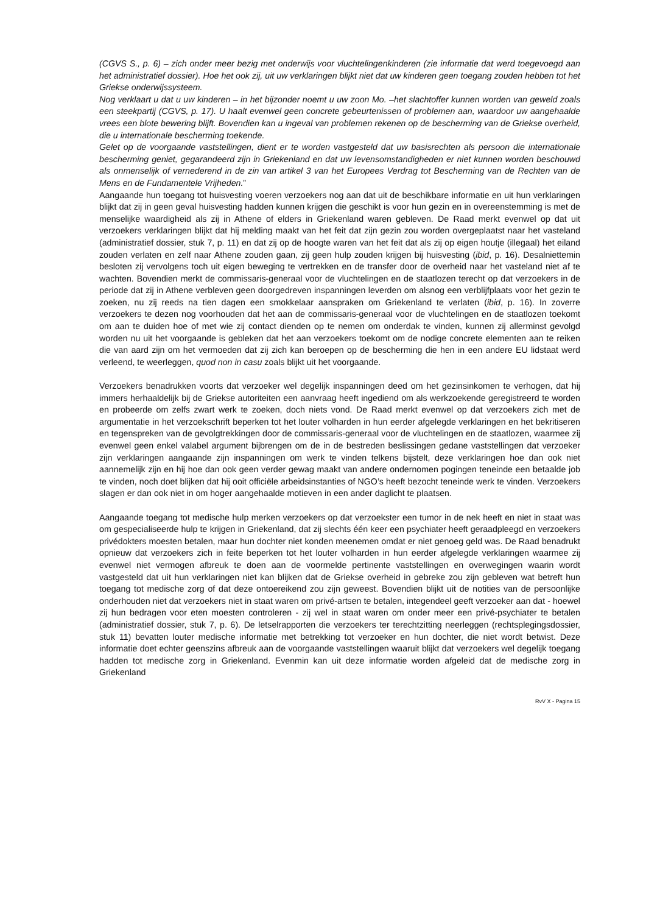(CGVS S., p. 6) – zich onder meer bezig met onderwijs voor vluchtelingenkinderen (zie informatie dat werd toegevoegd aan het administratief dossier). Hoe het ook zij, uit uw verklaringen blijkt niet dat uw kinderen geen toegang zouden hebben tot het Griekse onderwijssysteem.
Nog verklaart u dat u uw kinderen – in het bijzonder noemt u uw zoon Mo. –het slachtoffer kunnen worden van geweld zoals een steekpartij (CGVS, p. 17). U haalt evenwel geen concrete gebeurtenissen of problemen aan, waardoor uw aangehaalde vrees een blote bewering blijft. Bovendien kan u ingeval van problemen rekenen op de bescherming van de Griekse overheid, die u internationale bescherming toekende.
Gelet op de voorgaande vaststellingen, dient er te worden vastgesteld dat uw basisrechten als persoon die internationale bescherming geniet, gegarandeerd zijn in Griekenland en dat uw levensomstandigheden er niet kunnen worden beschouwd als onmenselijk of vernederend in de zin van artikel 3 van het Europees Verdrag tot Bescherming van de Rechten van de Mens en de Fundamentele Vrijheden.”
Aangaande hun toegang tot huisvesting voeren verzoekers nog aan dat uit de beschikbare informatie en uit hun verklaringen blijkt dat zij in geen geval huisvesting hadden kunnen krijgen die geschikt is voor hun gezin en in overeenstemming is met de menselijke waardigheid als zij in Athene of elders in Griekenland waren gebleven. De Raad merkt evenwel op dat uit verzoekers verklaringen blijkt dat hij melding maakt van het feit dat zijn gezin zou worden overgeplaatst naar het vasteland (administratief dossier, stuk 7, p. 11) en dat zij op de hoogte waren van het feit dat als zij op eigen houtje (illegaal) het eiland zouden verlaten en zelf naar Athene zouden gaan, zij geen hulp zouden krijgen bij huisvesting (ibid, p. 16). Desalniettemin besloten zij vervolgens toch uit eigen beweging te vertrekken en de transfer door de overheid naar het vasteland niet af te wachten. Bovendien merkt de commissaris-generaal voor de vluchtelingen en de staatlozen terecht op dat verzoekers in de periode dat zij in Athene verbleven geen doorgedreven inspanningen leverden om alsnog een verblijfplaats voor het gezin te zoeken, nu zij reeds na tien dagen een smokkelaar aanspraken om Griekenland te verlaten (ibid, p. 16). In zoverre verzoekers te dezen nog voorhouden dat het aan de commissaris-generaal voor de vluchtelingen en de staatlozen toekomt om aan te duiden hoe of met wie zij contact dienden op te nemen om onderdak te vinden, kunnen zij allerminst gevolgd worden nu uit het voorgaande is gebleken dat het aan verzoekers toekomt om de nodige concrete elementen aan te reiken die van aard zijn om het vermoeden dat zij zich kan beroepen op de bescherming die hen in een andere EU lidstaat werd verleend, te weerleggen, quod non in casu zoals blijkt uit het voorgaande.
Verzoekers benadrukken voorts dat verzoeker wel degelijk inspanningen deed om het gezinsinkomen te verhogen, dat hij immers herhaaldelijk bij de Griekse autoriteiten een aanvraag heeft ingediend om als werkzoekende geregistreerd te worden en probeerde om zelfs zwart werk te zoeken, doch niets vond. De Raad merkt evenwel op dat verzoekers zich met de argumentatie in het verzoekschrift beperken tot het louter volharden in hun eerder afgelegde verklaringen en het bekritiseren en tegenspreken van de gevolgtrekkingen door de commissaris-generaal voor de vluchtelingen en de staatlozen, waarmee zij evenwel geen enkel valabel argument bijbrengen om de in de bestreden beslissingen gedane vaststellingen dat verzoeker zijn verklaringen aangaande zijn inspanningen om werk te vinden telkens bijstelt, deze verklaringen hoe dan ook niet aannemelijk zijn en hij hoe dan ook geen verder gewag maakt van andere ondernomen pogingen teneinde een betaalde job te vinden, noch doet blijken dat hij ooit officiële arbeidsinstanties of NGO’s heeft bezocht teneinde werk te vinden. Verzoekers slagen er dan ook niet in om hoger aangehaalde motieven in een ander daglicht te plaatsen.
Aangaande toegang tot medische hulp merken verzoekers op dat verzoekster een tumor in de nek heeft en niet in staat was om gespecialiseerde hulp te krijgen in Griekenland, dat zij slechts één keer een psychiater heeft geraadpleegd en verzoekers privédokters moesten betalen, maar hun dochter niet konden meenemen omdat er niet genoeg geld was. De Raad benadrukt opnieuw dat verzoekers zich in feite beperken tot het louter volharden in hun eerder afgelegde verklaringen waarmee zij evenwel niet vermogen afbreuk te doen aan de voormelde pertinente vaststellingen en overwegingen waarin wordt vastgesteld dat uit hun verklaringen niet kan blijken dat de Griekse overheid in gebreke zou zijn gebleven wat betreft hun toegang tot medische zorg of dat deze ontoereikend zou zijn geweest. Bovendien blijkt uit de notities van de persoonlijke onderhouden niet dat verzoekers niet in staat waren om privé-artsen te betalen, integendeel geeft verzoeker aan dat - hoewel zij hun bedragen voor eten moesten controleren - zij wel in staat waren om onder meer een privé-psychiater te betalen (administratief dossier, stuk 7, p. 6). De letselrapporten die verzoekers ter terechtzitting neerleggen (rechtsplegingsdossier, stuk 11) bevatten louter medische informatie met betrekking tot verzoeker en hun dochter, die niet wordt betwist. Deze informatie doet echter geenszins afbreuk aan de voorgaande vaststellingen waaruit blijkt dat verzoekers wel degelijk toegang hadden tot medische zorg in Griekenland. Evenmin kan uit deze informatie worden afgeleid dat de medische zorg in Griekenland
RvV X - Pagina 15